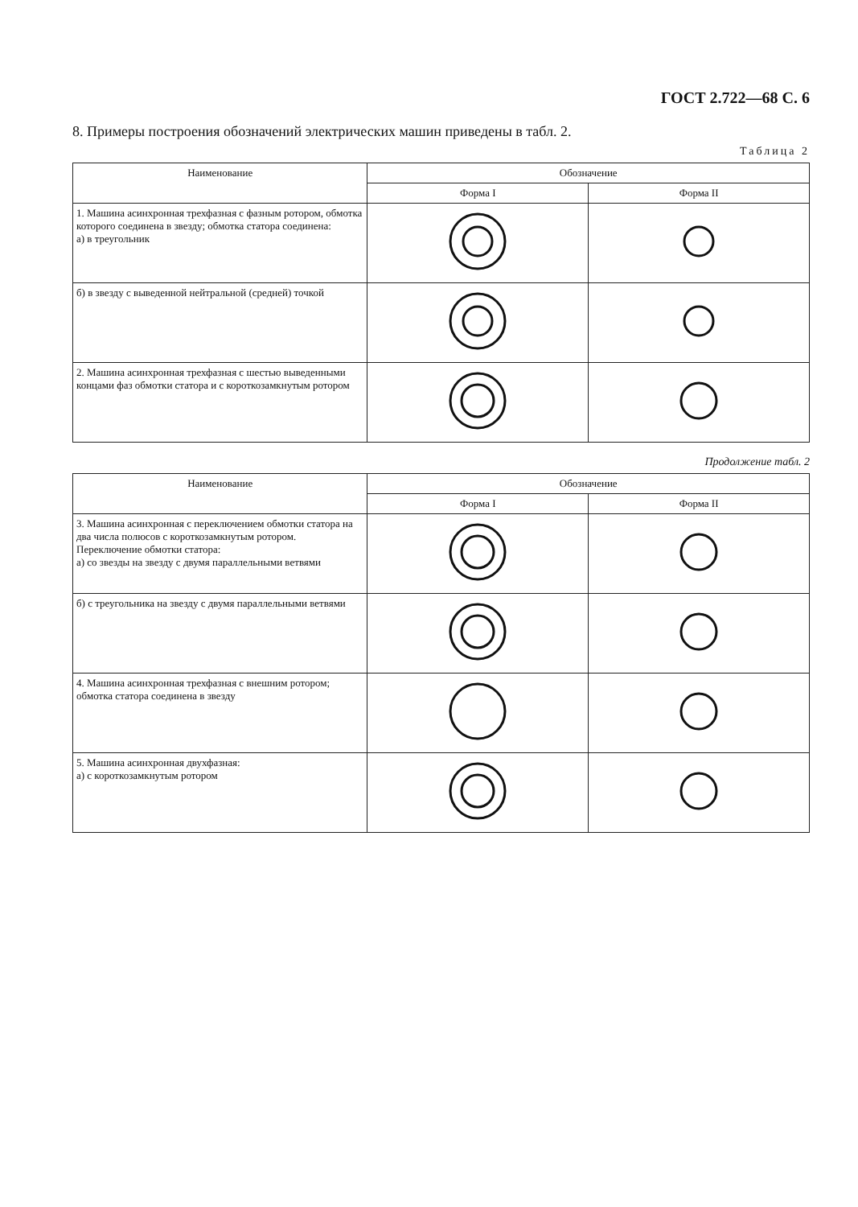ГОСТ 2.722—68 С. 6
8. Примеры построения обозначений электрических машин приведены в табл. 2.
Таблица 2
| Наименование | Обозначение | |
| --- | --- | --- |
| | Форма I | Форма II |
| 1. Машина асинхронная трехфазная с фазным ротором, обмотка которого соединена в звезду; обмотка статора соединена: а) в треугольник | | |
| б) в звезду с выведенной нейтральной (средней) точкой | | |
| 2. Машина асинхронная трехфазная с шестью выведенными концами фаз обмотки статора и с короткозамкнутым ротором | | |
Продолжение табл. 2
| Наименование | Обозначение | |
| --- | --- | --- |
| | Форма I | Форма II |
| 3. Машина асинхронная с переключением обмотки статора на два числа полюсов с короткозамкнутым ротором. Переключение обмотки статора: а) со звезды на звезду с двумя параллельными ветвями | | |
| б) с треугольника на звезду с двумя параллельными ветвями | | |
| 4. Машина асинхронная трехфазная с внешним ротором; обмотка статора соединена в звезду | | |
| 5. Машина асинхронная двухфазная: а) с короткозамкнутым ротором | | |